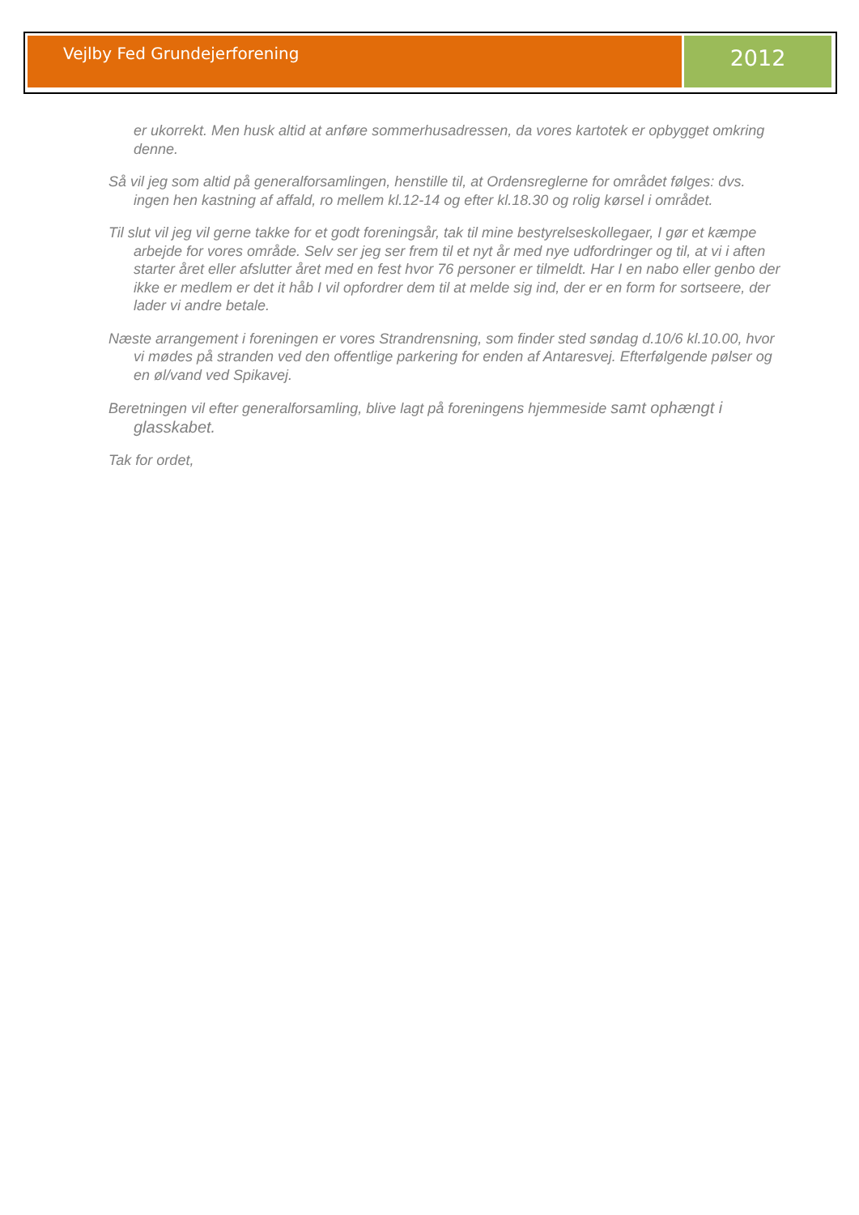Vejlby Fed Grundejerforening
2012
er ukorrekt. Men husk altid at anføre sommerhusadressen, da vores kartotek er opbygget omkring denne.
Så vil jeg som altid på generalforsamlingen, henstille til, at Ordensreglerne for området følges: dvs. ingen hen kastning af affald, ro mellem kl.12-14 og efter kl.18.30 og rolig kørsel i området.
Til slut vil jeg vil gerne takke for et godt foreningsår, tak til mine bestyrelseskollegaer, I gør et kæmpe arbejde for vores område. Selv ser jeg ser frem til et nyt år med nye udfordringer og til, at vi i aften starter året eller afslutter året med en fest hvor 76 personer er tilmeldt. Har I en nabo eller genbo der ikke er medlem er det it håb I vil opfordrer dem til at melde sig ind, der er en form for sortseere, der lader vi andre betale.
Næste arrangement i foreningen er vores Strandrensning, som finder sted søndag d.10/6 kl.10.00, hvor vi mødes på stranden ved den offentlige parkering for enden af Antaresvej. Efterfølgende pølser og en øl/vand ved Spikavej.
Beretningen vil efter generalforsamling, blive lagt på foreningens hjemmeside samt ophængt i glasskabet.
Tak for ordet,